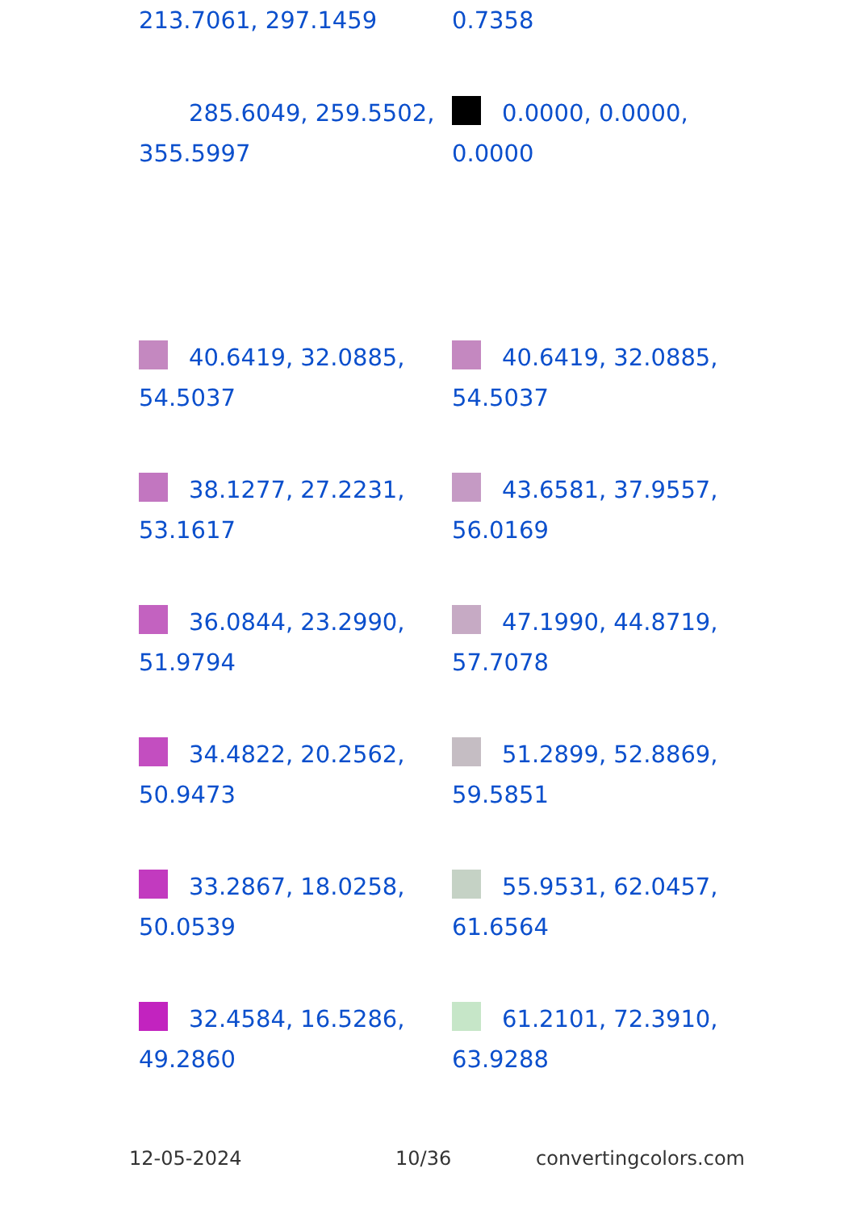213.7061, 297.1459 0.7358
285.6049, 259.5502, 355.5997
0.0000, 0.0000, 0.0000
40.6419, 32.0885, 54.5037
40.6419, 32.0885, 54.5037
38.1277, 27.2231, 53.1617
43.6581, 37.9557, 56.0169
36.0844, 23.2990, 51.9794
47.1990, 44.8719, 57.7078
34.4822, 20.2562, 50.9473
51.2899, 52.8869, 59.5851
33.2867, 18.0258, 50.0539
55.9531, 62.0457, 61.6564
32.4584, 16.5286, 49.2860
61.2101, 72.3910, 63.9288
12-05-2024 10/36 convertingcolors.com